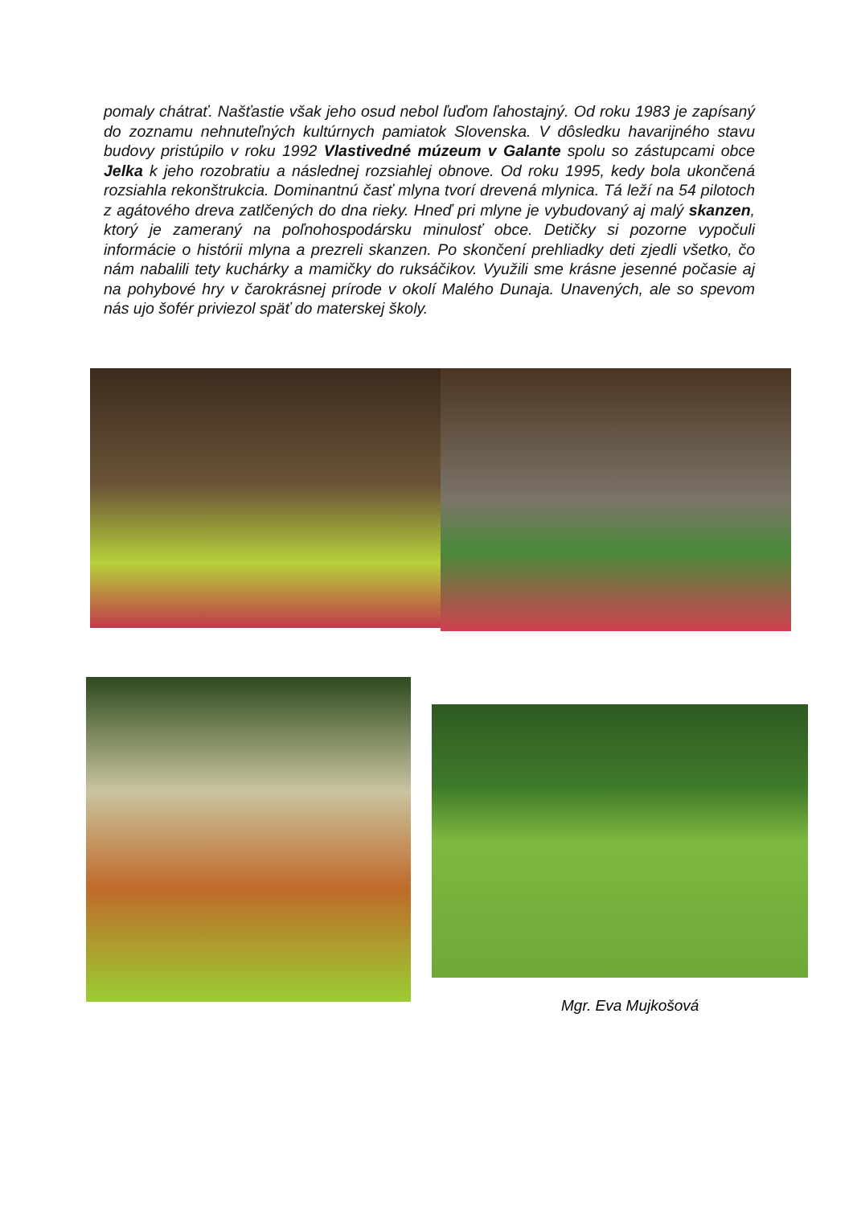pomaly chátrať. Našťastie však jeho osud nebol ľuďom ľahostajný. Od roku 1983 je zapísaný do zoznamu nehnuteľných kultúrnych pamiatok Slovenska. V dôsledku havarijného stavu budovy pristúpilo v roku 1992 Vlastivedné múzeum v Galante spolu so zástupcami obce Jelka k jeho rozobratiu a následnej rozsiahlej obnove. Od roku 1995, kedy bola ukončená rozsiahla rekonštrukcia. Dominantnú časť mlyna tvorí drevená mlynica. Tá leží na 54 pilotoch z agátového dreva zatlčených do dna rieky. Hneď pri mlyne je vybudovaný aj malý skanzen, ktorý je zameraný na poľnohospodársku minulosť obce. Detičky si pozorne vypočuli informácie o histórii mlyna a prezreli skanzen. Po skončení prehliadky deti zjedli všetko, čo nám nabalili tety kuchárky a mamičky do ruksáčikov. Využili sme krásne jesenné počasie aj na pohybové hry v čarokrásnej prírode v okolí Malého Dunaja. Unavených, ale so spevom nás ujo šofér priviezol späť do materskej školy.
Mgr. Eva Mujkošová